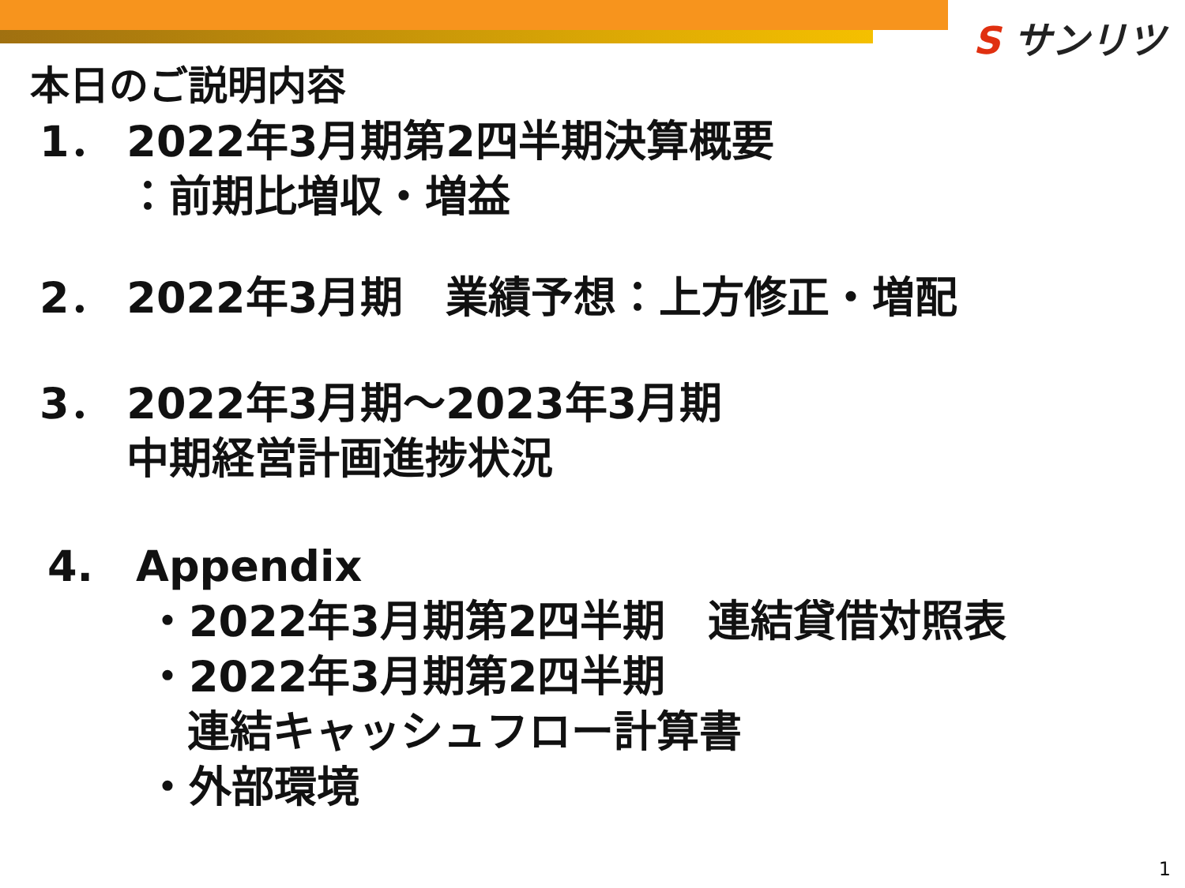S サンリツ
本日のご説明内容
1． 2022年3月期第2四半期決算概要
：前期比増収・増益
2． 2022年3月期　業績予想：上方修正・増配
3． 2022年3月期～2023年3月期
中期経営計画進捗状況
4.　Appendix
・2022年3月期第2四半期　連結貸借対照表
・2022年3月期第2四半期
連結キャッシュフロー計算書
・外部環境
1